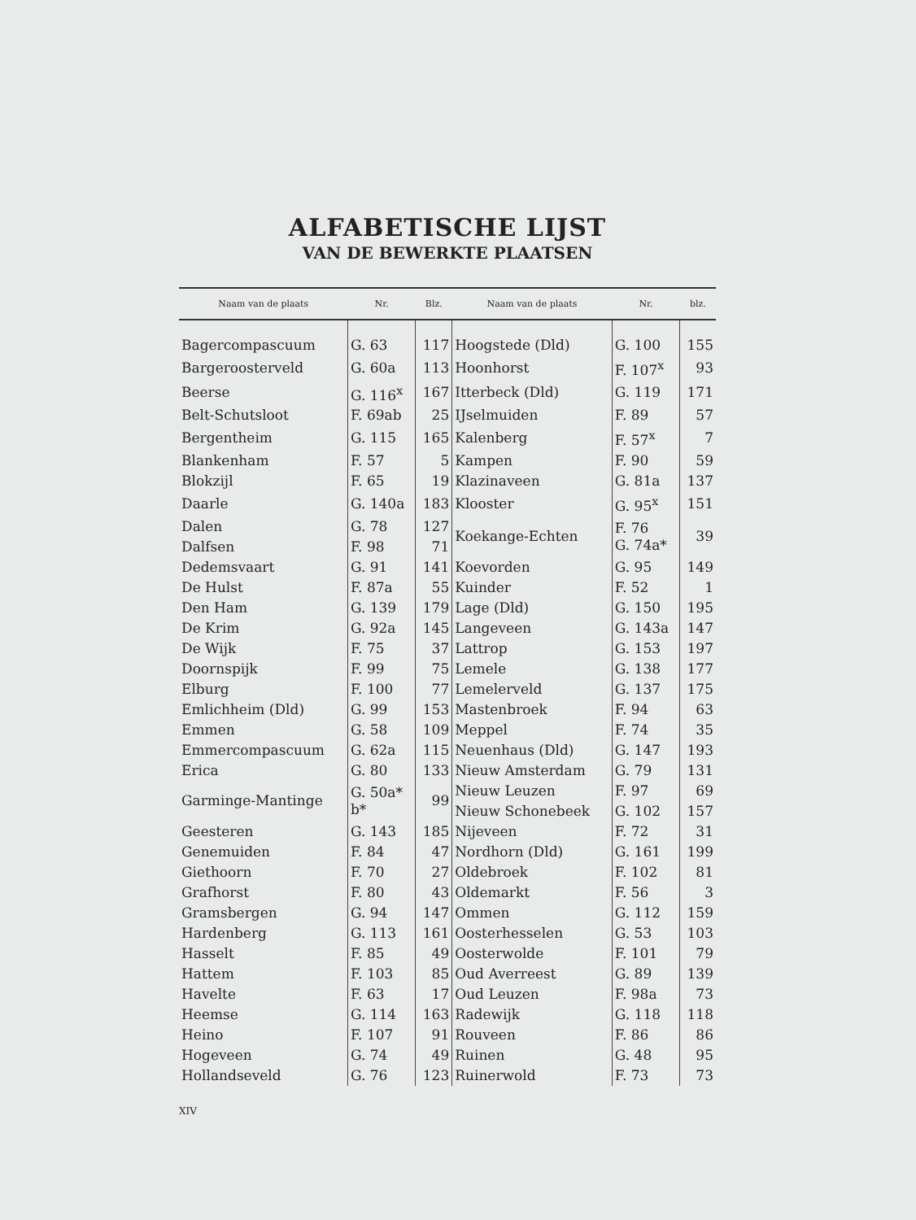ALFABETISCHE LIJST
VAN DE BEWERKTE PLAATSEN
| Naam van de plaats | Nr. | Blz. | Naam van de plaats | Nr. | blz. |
| --- | --- | --- | --- | --- | --- |
| Bagercompascuum | G. 63 | 117 | Hoogstede (Dld) | G. 100 | 155 |
| Bargeroosterveld | G. 60a | 113 | Hoonhorst | F. 107<sup>x</sup> | 93 |
| Beerse | G. 116<sup>x</sup> | 167 | Itterbeck (Dld) | G. 119 | 171 |
| Belt-Schutsloot | F. 69ab | 25 | IJselmuiden | F. 89 | 57 |
| Bergentheim | G. 115 | 165 | Kalenberg | F. 57<sup>x</sup> | 7 |
| Blankenham | F. 57 | 5 | Kampen | F. 90 | 59 |
| Blokzijl | F. 65 | 19 | Klazinaveen | G. 81a | 137 |
| Daarle | G. 140a | 183 | Klooster | G. 95<sup>x</sup> | 151 |
| Dalen | G. 78 | 127 | Koekange-Echten | F. 76 G. 74a* | 39 |
| Dalfsen | F. 98 | 71 | | | |
| Dedemsvaart | G. 91 | 141 | Koevorden | G. 95 | 149 |
| De Hulst | F. 87a | 55 | Kuinder | F. 52 | 1 |
| Den Ham | G. 139 | 179 | Lage (Dld) | G. 150 | 195 |
| De Krim | G. 92a | 145 | Langeveen | G. 143a | 147 |
| De Wijk | F. 75 | 37 | Lattrop | G. 153 | 197 |
| Doornspijk | F. 99 | 75 | Lemele | G. 138 | 177 |
| Elburg | F. 100 | 77 | Lemelerveld | G. 137 | 175 |
| Emlichheim (Dld) | G. 99 | 153 | Mastenbroek | F. 94 | 63 |
| Emmen | G. 58 | 109 | Meppel | F. 74 | 35 |
| Emmercompascuum | G. 62a | 115 | Neuenhaus (Dld) | G. 147 | 193 |
| Erica | G. 80 | 133 | Nieuw Amsterdam | G. 79 | 131 |
| Garminge-Mantinge | G. 50a* b* | 99 | Nieuw Leuzen | F. 97 | 69 |
| | | | Nieuw Schonebeek | G. 102 | 157 |
| Geesteren | G. 143 | 185 | Nijeveen | F. 72 | 31 |
| Genemuiden | F. 84 | 47 | Nordhorn (Dld) | G. 161 | 199 |
| Giethoorn | F. 70 | 27 | Oldebroek | F. 102 | 81 |
| Grafhorst | F. 80 | 43 | Oldemarkt | F. 56 | 3 |
| Gramsbergen | G. 94 | 147 | Ommen | G. 112 | 159 |
| Hardenberg | G. 113 | 161 | Oosterhesselen | G. 53 | 103 |
| Hasselt | F. 85 | 49 | Oosterwolde | F. 101 | 79 |
| Hattem | F. 103 | 85 | Oud Averreest | G. 89 | 139 |
| Havelte | F. 63 | 17 | Oud Leuzen | F. 98a | 73 |
| Heemse | G. 114 | 163 | Radewijk | G. 118 | 118 |
| Heino | F. 107 | 91 | Rouveen | F. 86 | 86 |
| Hogeveen | G. 74 | 49 | Ruinen | G. 48 | 95 |
| Hollandseveld | G. 76 | 123 | Ruinerwold | F. 73 | 73 |
XIV